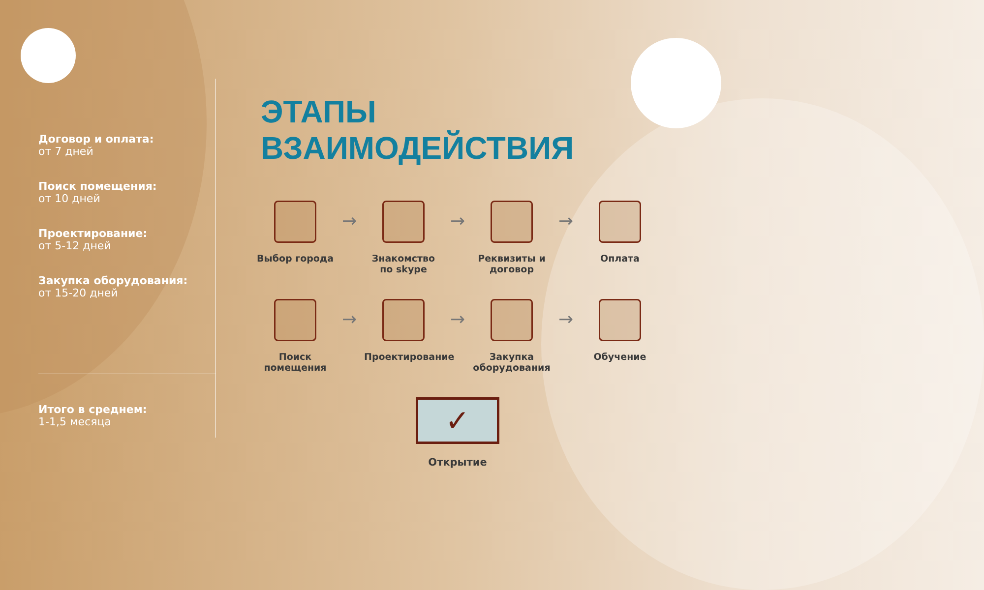Договор и оплата:
от 7 дней
Поиск помещения:
от 10 дней
Проектирование:
от 5-12 дней
Закупка оборудования:
от 15-20 дней
Итого в среднем:
1-1,5 месяца
ЭТАПЫ ВЗАИМОДЕЙСТВИЯ
Выбор города
→
Знакомство по skype
→
Реквизиты и договор
→
Оплата
Поиск помещения
→
Проектирование
→
Закупка оборудования
→
Обучение
✓
Открытие